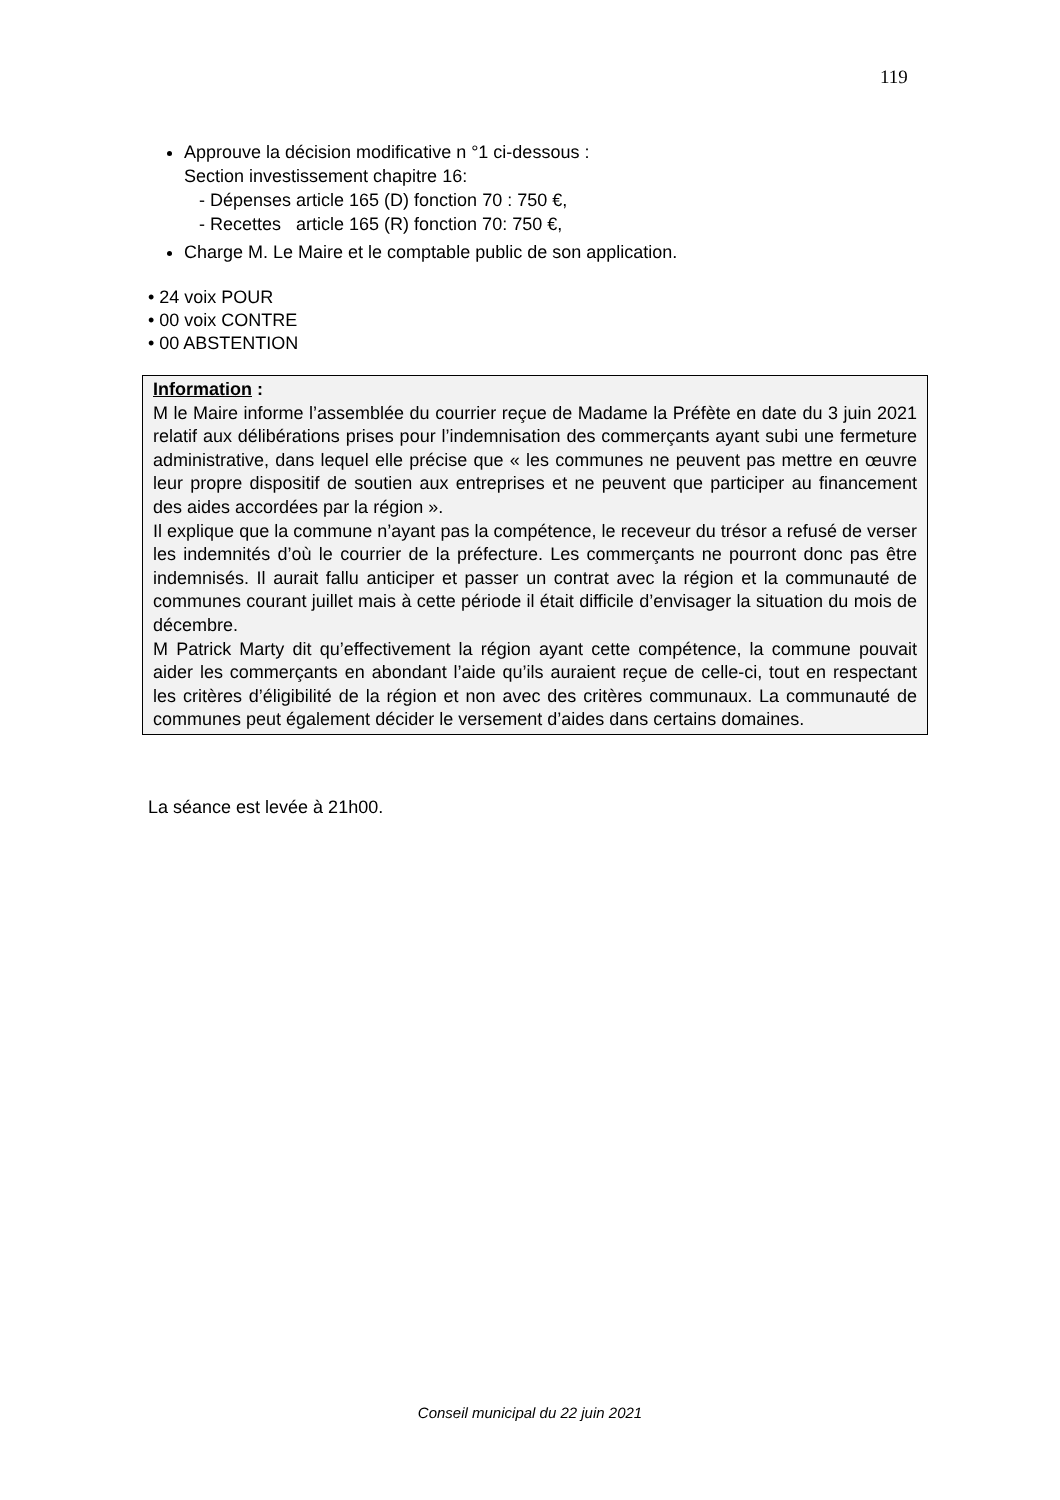119
Approuve la décision modificative n °1 ci-dessous :
Section investissement chapitre 16:
- Dépenses article 165 (D) fonction 70 : 750 €,
- Recettes article 165 (R) fonction 70: 750 €,
Charge M. Le Maire et le comptable public de son application.
• 24 voix POUR
• 00 voix CONTRE
• 00 ABSTENTION
Information :
M le Maire informe l’assemblée du courrier reçue de Madame la Préfète en date du 3 juin 2021 relatif aux délibérations prises pour l’indemnisation des commerçants ayant subi une fermeture administrative, dans lequel elle précise que « les communes ne peuvent pas mettre en œuvre leur propre dispositif de soutien aux entreprises et ne peuvent que participer au financement des aides accordées par la région ».
Il explique que la commune n’ayant pas la compétence, le receveur du trésor a refusé de verser les indemnités d’où le courrier de la préfecture. Les commerçants ne pourront donc pas être indemnisés. Il aurait fallu anticiper et passer un contrat avec la région et la communauté de communes courant juillet mais à cette période il était difficile d’envisager la situation du mois de décembre.
M Patrick Marty dit qu’effectivement la région ayant cette compétence, la commune pouvait aider les commerçants en abondant l’aide qu’ils auraient reçue de celle-ci, tout en respectant les critères d’éligibilité de la région et non avec des critères communaux. La communauté de communes peut également décider le versement d’aides dans certains domaines.
La séance est levée à 21h00.
Conseil municipal du 22 juin 2021